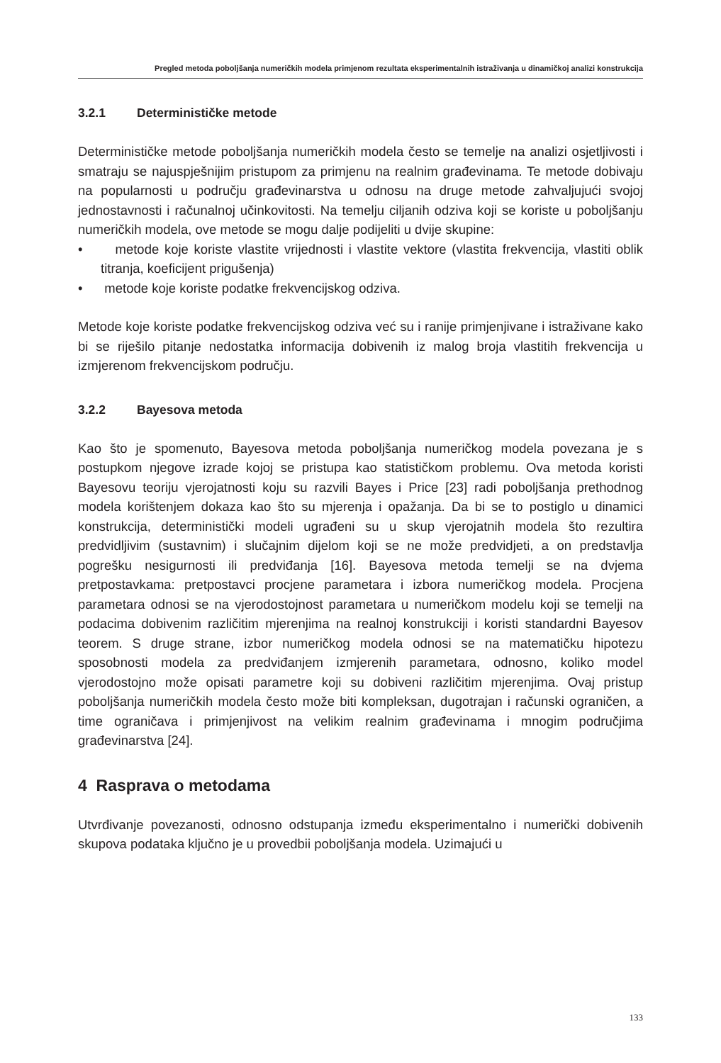Pregled metoda poboljšanja numeričkih modela primjenom rezultata eksperimentalnih istraživanja u dinamičkoj analizi konstrukcija
3.2.1 Determinističke metode
Determinističke metode poboljšanja numeričkih modela često se temelje na analizi osjetljivosti i smatraju se najuspješnijim pristupom za primjenu na realnim građevinama. Te metode dobivaju na popularnosti u području građevinarstva u odnosu na druge metode zahvaljujući svojoj jednostavnosti i računalnoj učinkovitosti. Na temelju ciljanih odziva koji se koriste u poboljšanju numeričkih modela, ove metode se mogu dalje podijeliti u dvije skupine:
• metode koje koriste vlastite vrijednosti i vlastite vektore (vlastita frekvencija, vlastiti oblik titranja, koeficijent prigušenja)
• metode koje koriste podatke frekvencijskog odziva.
Metode koje koriste podatke frekvencijskog odziva već su i ranije primjenjivane i istraživane kako bi se riješilo pitanje nedostatka informacija dobivenih iz malog broja vlastitih frekvencija u izmjerenom frekvencijskom području.
3.2.2 Bayesova metoda
Kao što je spomenuto, Bayesova metoda poboljšanja numeričkog modela povezana je s postupkom njegove izrade kojoj se pristupa kao statističkom problemu. Ova metoda koristi Bayesovu teoriju vjerojatnosti koju su razvili Bayes i Price [23] radi poboljšanja prethodnog modela korištenjem dokaza kao što su mjerenja i opažanja. Da bi se to postiglo u dinamici konstrukcija, deterministički modeli ugrađeni su u skup vjerojatnih modela što rezultira predvidljivim (sustavnim) i slučajnim dijelom koji se ne može predvidjeti, a on predstavlja pogrešku nesigurnosti ili predviđanja [16]. Bayesova metoda temelji se na dvjema pretpostavkama: pretpostavci procjene parametara i izbora numeričkog modela. Procjena parametara odnosi se na vjerodostojnost parametara u numeričkom modelu koji se temelji na podacima dobivenim različitim mjerenjima na realnoj konstrukciji i koristi standardni Bayesov teorem. S druge strane, izbor numeričkog modela odnosi se na matematičku hipotezu sposobnosti modela za predviđanjem izmjerenih parametara, odnosno, koliko model vjerodostojno može opisati parametre koji su dobiveni različitim mjerenjima. Ovaj pristup poboljšanja numeričkih modela često može biti kompleksan, dugotrajan i računski ograničen, a time ograničava i primjenjivost na velikim realnim građevinama i mnogim područjima građevinarstva [24].
4 Rasprava o metodama
Utvrđivanje povezanosti, odnosno odstupanja između eksperimentalno i numerički dobivenih skupova podataka ključno je u provedbii poboljšanja modela. Uzimajući u
133